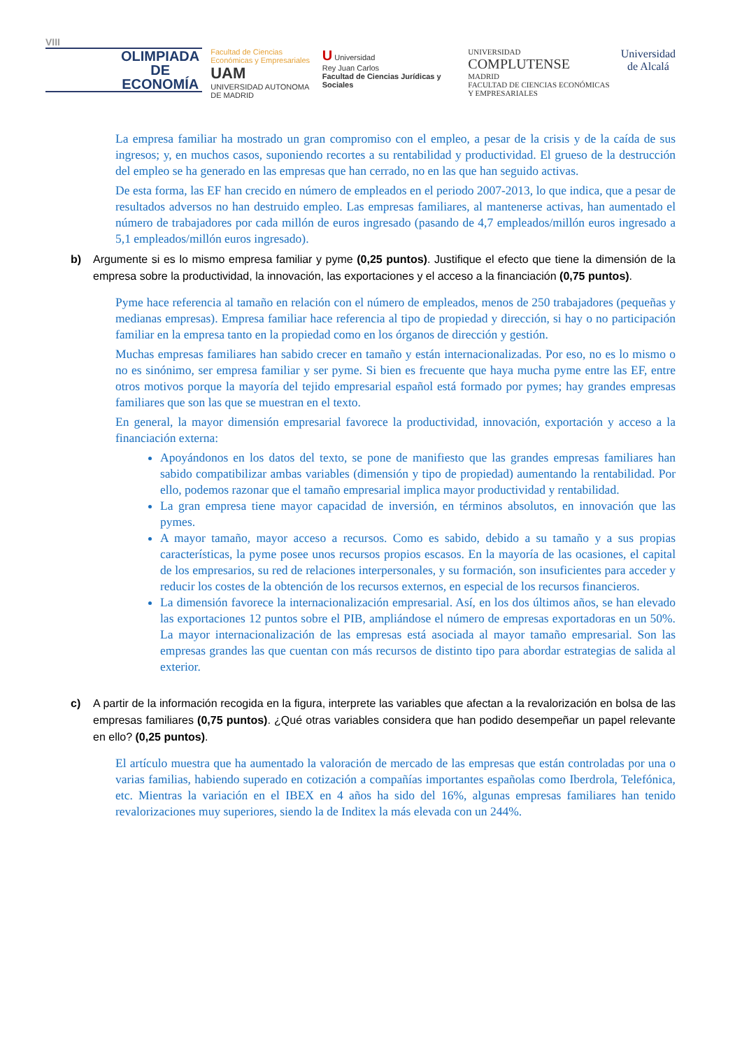VIII
OLIMPIADA
DE
ECONOMÍA
Facultad de Ciencias
Económicas y Empresariales
UAM
UNIVERSIDAD AUTONOMA
DE MADRID
U Universidad
Rey Juan Carlos
Facultad de Ciencias Jurídicas y Sociales
UNIVERSIDAD
COMPLUTENSE
MADRID
FACULTAD DE CIENCIAS ECONÓMICAS Y EMPRESARIALES
Universidad
de Alcalá
La empresa familiar ha mostrado un gran compromiso con el empleo, a pesar de la crisis y de la caída de sus ingresos; y, en muchos casos, suponiendo recortes a su rentabilidad y productividad. El grueso de la destrucción del empleo se ha generado en las empresas que han cerrado, no en las que han seguido activas.
De esta forma, las EF han crecido en número de empleados en el periodo 2007-2013, lo que indica, que a pesar de resultados adversos no han destruido empleo. Las empresas familiares, al mantenerse activas, han aumentado el número de trabajadores por cada millón de euros ingresado (pasando de 4,7 empleados/millón euros ingresado a 5,1 empleados/millón euros ingresado).
b) Argumente si es lo mismo empresa familiar y pyme (0,25 puntos). Justifique el efecto que tiene la dimensión de la empresa sobre la productividad, la innovación, las exportaciones y el acceso a la financiación (0,75 puntos).
Pyme hace referencia al tamaño en relación con el número de empleados, menos de 250 trabajadores (pequeñas y medianas empresas). Empresa familiar hace referencia al tipo de propiedad y dirección, si hay o no participación familiar en la empresa tanto en la propiedad como en los órganos de dirección y gestión.
Muchas empresas familiares han sabido crecer en tamaño y están internacionalizadas. Por eso, no es lo mismo o no es sinónimo, ser empresa familiar y ser pyme. Si bien es frecuente que haya mucha pyme entre las EF, entre otros motivos porque la mayoría del tejido empresarial español está formado por pymes; hay grandes empresas familiares que son las que se muestran en el texto.
En general, la mayor dimensión empresarial favorece la productividad, innovación, exportación y acceso a la financiación externa:
Apoyándonos en los datos del texto, se pone de manifiesto que las grandes empresas familiares han sabido compatibilizar ambas variables (dimensión y tipo de propiedad) aumentando la rentabilidad. Por ello, podemos razonar que el tamaño empresarial implica mayor productividad y rentabilidad.
La gran empresa tiene mayor capacidad de inversión, en términos absolutos, en innovación que las pymes.
A mayor tamaño, mayor acceso a recursos. Como es sabido, debido a su tamaño y a sus propias características, la pyme posee unos recursos propios escasos. En la mayoría de las ocasiones, el capital de los empresarios, su red de relaciones interpersonales, y su formación, son insuficientes para acceder y reducir los costes de la obtención de los recursos externos, en especial de los recursos financieros.
La dimensión favorece la internacionalización empresarial. Así, en los dos últimos años, se han elevado las exportaciones 12 puntos sobre el PIB, ampliándose el número de empresas exportadoras en un 50%. La mayor internacionalización de las empresas está asociada al mayor tamaño empresarial. Son las empresas grandes las que cuentan con más recursos de distinto tipo para abordar estrategias de salida al exterior.
c) A partir de la información recogida en la figura, interprete las variables que afectan a la revalorización en bolsa de las empresas familiares (0,75 puntos). ¿Qué otras variables considera que han podido desempeñar un papel relevante en ello? (0,25 puntos).
El artículo muestra que ha aumentado la valoración de mercado de las empresas que están controladas por una o varias familias, habiendo superado en cotización a compañías importantes españolas como Iberdrola, Telefónica, etc. Mientras la variación en el IBEX en 4 años ha sido del 16%, algunas empresas familiares han tenido revalorizaciones muy superiores, siendo la de Inditex la más elevada con un 244%.